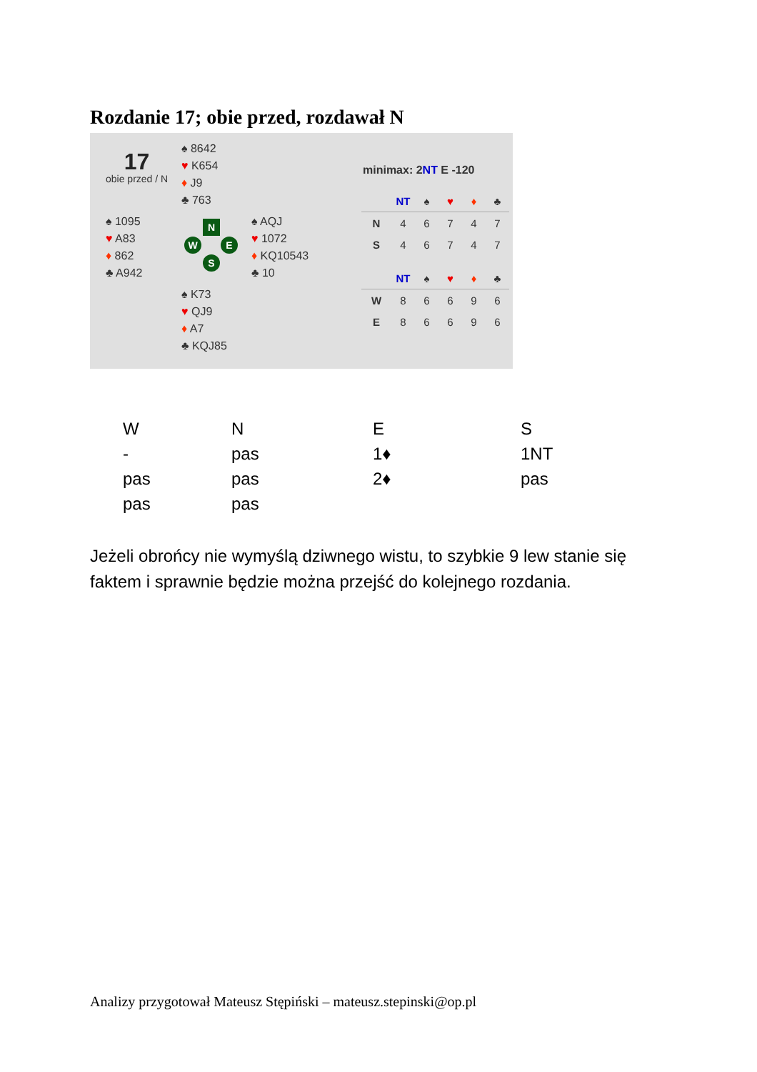Rozdanie 17; obie przed, rozdawał N
17
obie przed / N
♠ 8642
♥ K654
♦ J9
♣ 763
♠ 1095
♥ A83
♦ 862
♣ A942
♠ AQJ
♥ 1072
♦ KQ10543
♣ 10
♠ K73
♥ QJ9
♦ A7
♣ KQJ85
N
W E
S
minimax: 2NT E -120
| | NT | ♠ | ♥ | ♦ | ♣ |
| --- | --- | --- | --- | --- | --- |
| N | 4 | 6 | 7 | 4 | 7 |
| S | 4 | 6 | 7 | 4 | 7 |
| | NT | ♠ | ♥ | ♦ | ♣ |
| --- | --- | --- | --- | --- | --- |
| W | 8 | 6 | 6 | 9 | 6 |
| E | 8 | 6 | 6 | 9 | 6 |
| W | N | E | S |
| - | pas | 1♦ | 1NT |
| pas | pas | 2♦ | pas |
| pas | pas | | |
Jeżeli obrońcy nie wymyślą dziwnego wistu, to szybkie 9 lew stanie się faktem i sprawnie będzie można przejść do kolejnego rozdania.
Analizy przygotował Mateusz Stępiński – mateusz.stepinski@op.pl